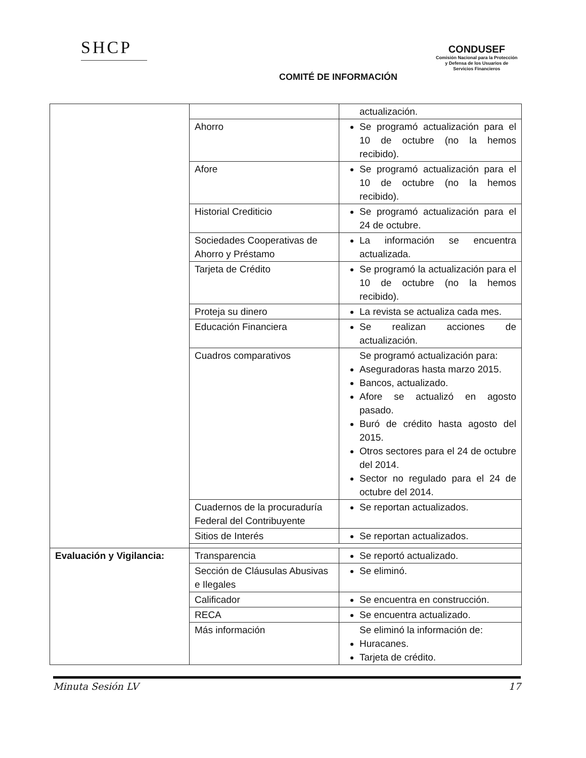SHCP
COMITÉ DE INFORMACIÓN
CONDUSEF
Comisión Nacional para la Protección
y Defensa de los Usuarios de
Servicios Financieros
| | | actualización. |
| | Ahorro | Se programó actualización para el 10 de octubre (no la hemos recibido). |
| | Afore | Se programó actualización para el 10 de octubre (no la hemos recibido). |
| | Historial Crediticio | Se programó actualización para el 24 de octubre. |
| | Sociedades Cooperativas de Ahorro y Préstamo | La información se encuentra actualizada. |
| | Tarjeta de Crédito | Se programó la actualización para el 10 de octubre (no la hemos recibido). |
| | Proteja su dinero | La revista se actualiza cada mes. |
| | Educación Financiera | Se realizan acciones de actualización. |
| | Cuadros comparativos | Se programó actualización para: Aseguradoras hasta marzo 2015. Bancos, actualizado. Afore se actualizó en agosto pasado. Buró de crédito hasta agosto del 2015. Otros sectores para el 24 de octubre del 2014. Sector no regulado para el 24 de octubre del 2014. |
| | Cuadernos de la procuraduría Federal del Contribuyente | Se reportan actualizados. |
| | Sitios de Interés | Se reportan actualizados. |
| Evaluación y Vigilancia: | Transparencia | Se reportó actualizado. |
| | Sección de Cláusulas Abusivas e Ilegales | Se eliminó. |
| | Calificador | Se encuentra en construcción. |
| | RECA | Se encuentra actualizado. |
| | Más información | Se eliminó la información de: Huracanes. Tarjeta de crédito. |
Minuta Sesión LV 17